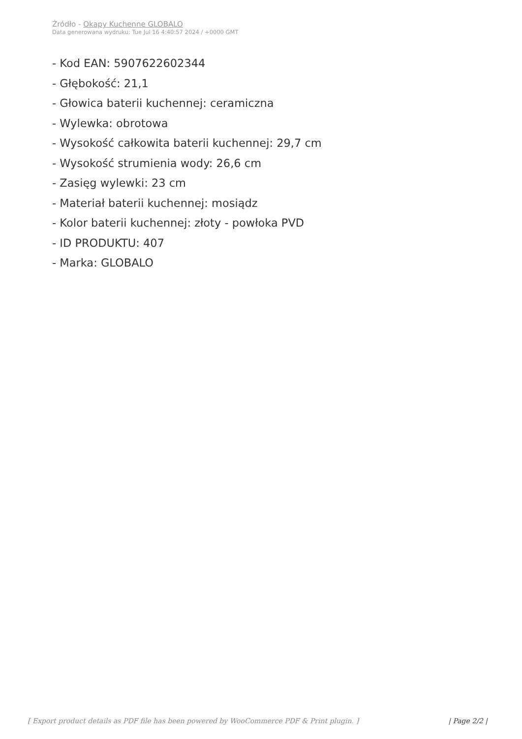Źródło - Okapy Kuchenne GLOBALO
Data generowana wydruku: Tue Jul 16 4:40:57 2024 / +0000 GMT
- Kod EAN: 5907622602344
- Głębokość: 21,1
- Głowica baterii kuchennej: ceramiczna
- Wylewka: obrotowa
- Wysokość całkowita baterii kuchennej: 29,7 cm
- Wysokość strumienia wody: 26,6 cm
- Zasięg wylewki: 23 cm
- Materiał baterii kuchennej: mosiądz
- Kolor baterii kuchennej: złoty - powłoka PVD
- ID PRODUKTU: 407
- Marka: GLOBALO
[ Export product details as PDF file has been powered by WooCommerce PDF & Print plugin. ] | Page 2/2 |